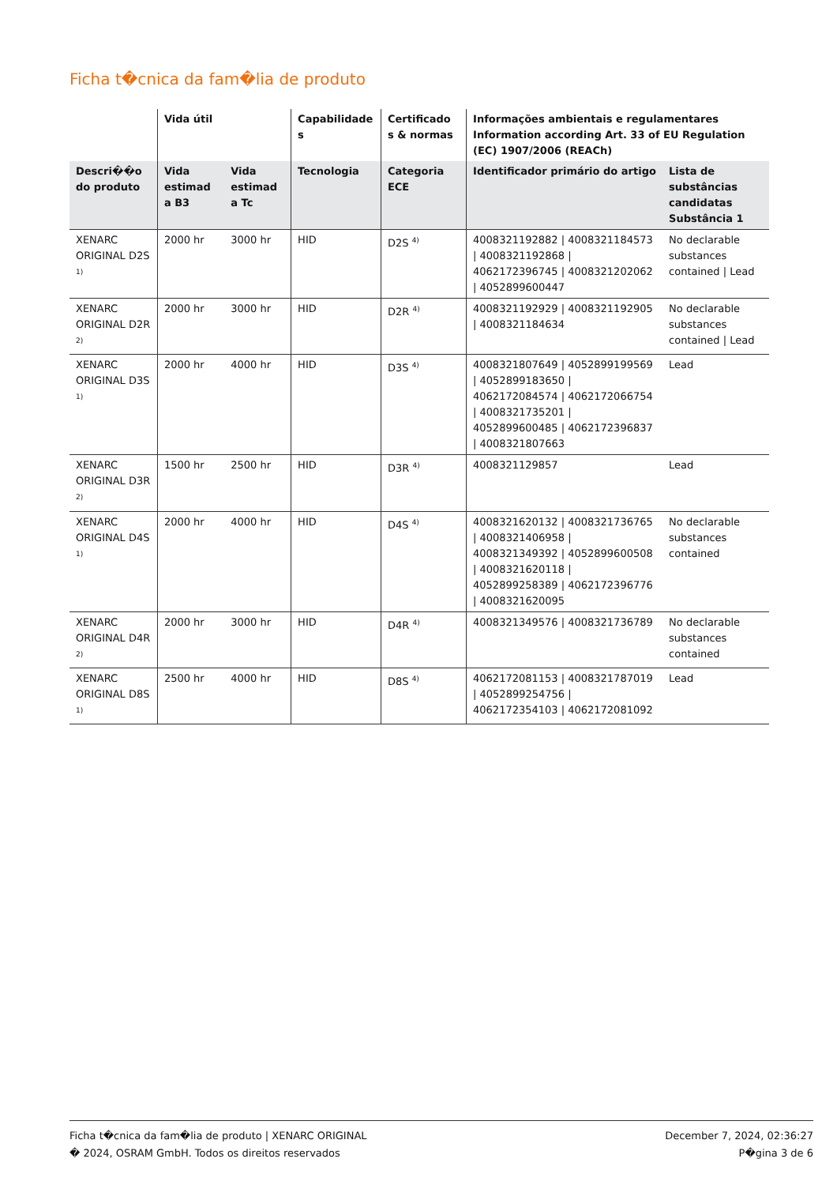Ficha t�cnica da fam�lia de produto
| | Vida útil | | Capabilidade s | Certificado s & normas | Informações ambientais e regulamentares Information according Art. 33 of EU Regulation (EC) 1907/2006 (REACh) | |
| --- | --- | --- | --- | --- | --- | --- |
| Descri��o do produto | Vida estimad a B3 | Vida estimad a Tc | Tecnologia | Categoria ECE | Identificador primário do artigo | Lista de substâncias candidatas Substância 1 |
| XENARC ORIGINAL D2S <sup>1)</sup> | 2000 hr | 3000 hr | HID | D2S <sup>4)</sup> | 4008321192882 / 4008321184573 / 4008321192868 / 4062172396745 / 4008321202062 / 4052899600447 | No declarable substances contained / Lead |
| XENARC ORIGINAL D2R <sup>2)</sup> | 2000 hr | 3000 hr | HID | D2R <sup>4)</sup> | 4008321192929 / 4008321192905 / 4008321184634 | No declarable substances contained / Lead |
| XENARC ORIGINAL D3S <sup>1)</sup> | 2000 hr | 4000 hr | HID | D3S <sup>4)</sup> | 4008321807649 / 4052899199569 / 4052899183650 / 4062172084574 / 4062172066754 / 4008321735201 / 4052899600485 / 4062172396837 / 4008321807663 | Lead |
| XENARC ORIGINAL D3R <sup>2)</sup> | 1500 hr | 2500 hr | HID | D3R <sup>4)</sup> | 4008321129857 | Lead |
| XENARC ORIGINAL D4S <sup>1)</sup> | 2000 hr | 4000 hr | HID | D4S <sup>4)</sup> | 4008321620132 / 4008321736765 / 4008321406958 / 4008321349392 / 4052899600508 / 4008321620118 / 4052899258389 / 4062172396776 / 4008321620095 | No declarable substances contained |
| XENARC ORIGINAL D4R <sup>2)</sup> | 2000 hr | 3000 hr | HID | D4R <sup>4)</sup> | 4008321349576 / 4008321736789 | No declarable substances contained |
| XENARC ORIGINAL D8S <sup>1)</sup> | 2500 hr | 4000 hr | HID | D8S <sup>4)</sup> | 4062172081153 / 4008321787019 / 4052899254756 / 4062172354103 / 4062172081092 | Lead |
Ficha t�cnica da fam�lia de produto | XENARC ORIGINAL
� 2024, OSRAM GmbH. Todos os direitos reservados
December 7, 2024, 02:36:27
P�gina 3 de 6